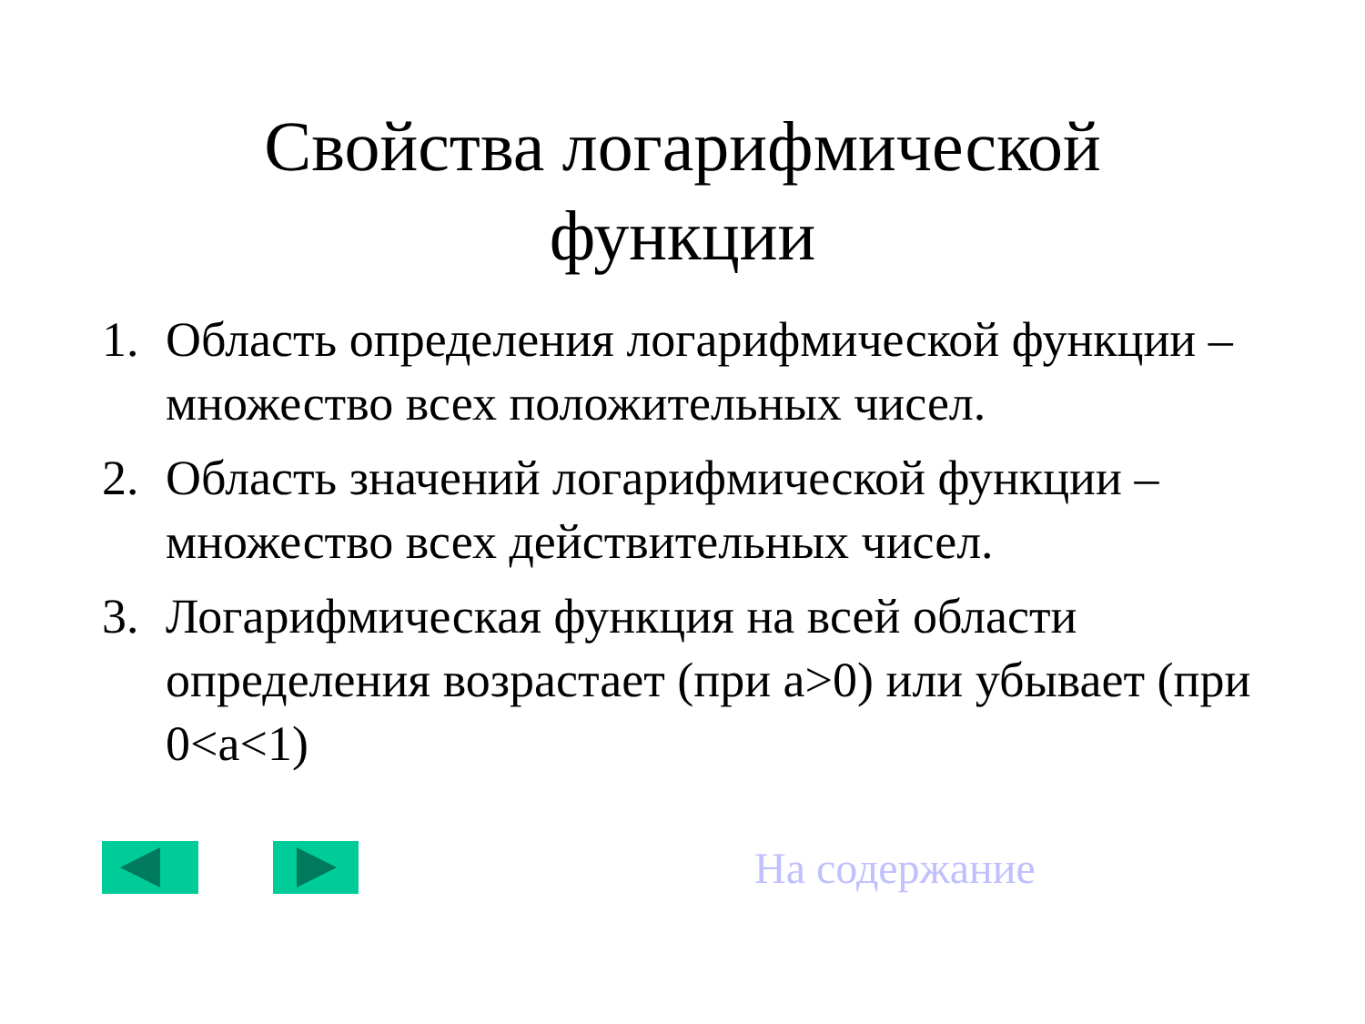Свойства логарифмической
функции
1. Область определения логарифмической функции – множество всех положительных чисел.
2. Область значений логарифмической функции – множество всех действительных чисел.
3. Логарифмическая функция на всей области определения возрастает (при a>0) или убывает (при 0<a<1)
На содержание